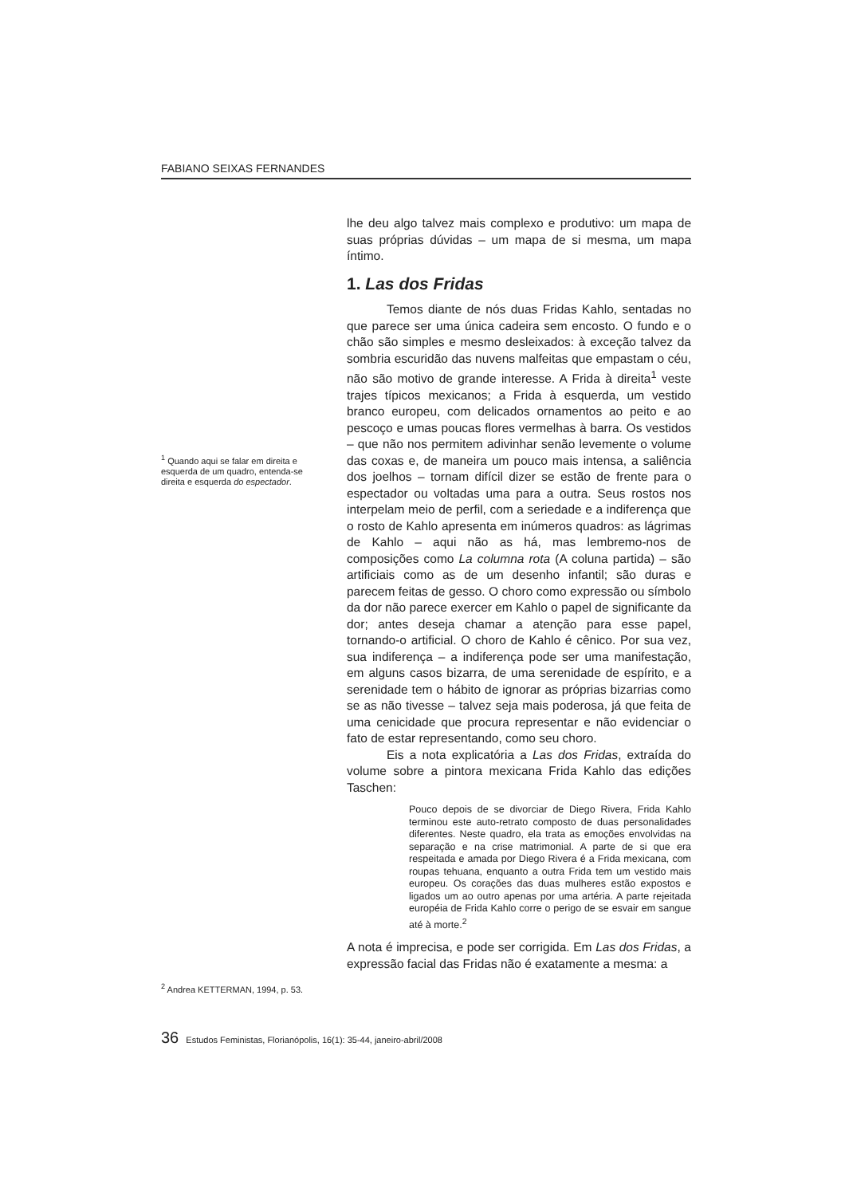FABIANO SEIXAS FERNANDES
lhe deu algo talvez mais complexo e produtivo: um mapa de suas próprias dúvidas – um mapa de si mesma, um mapa íntimo.
1. Las dos Fridas
<sup>1</sup> Quando aqui se falar em direita e esquerda de um quadro, entenda-se direita e esquerda do espectador.
<sup>2</sup> Andrea KETTERMAN, 1994, p. 53.
Temos diante de nós duas Fridas Kahlo, sentadas no que parece ser uma única cadeira sem encosto. O fundo e o chão são simples e mesmo desleixados: à exceção talvez da sombria escuridão das nuvens malfeitas que empastam o céu, não são motivo de grande interesse. A Frida à direita<sup>1</sup> veste trajes típicos mexicanos; a Frida à esquerda, um vestido branco europeu, com delicados ornamentos ao peito e ao pescoço e umas poucas flores vermelhas à barra. Os vestidos – que não nos permitem adivinhar senão levemente o volume das coxas e, de maneira um pouco mais intensa, a saliência dos joelhos – tornam difícil dizer se estão de frente para o espectador ou voltadas uma para a outra. Seus rostos nos interpelam meio de perfil, com a seriedade e a indiferença que o rosto de Kahlo apresenta em inúmeros quadros: as lágrimas de Kahlo – aqui não as há, mas lembremo-nos de composições como La columna rota (A coluna partida) – são artificiais como as de um desenho infantil; são duras e parecem feitas de gesso. O choro como expressão ou símbolo da dor não parece exercer em Kahlo o papel de significante da dor; antes deseja chamar a atenção para esse papel, tornando-o artificial. O choro de Kahlo é cênico. Por sua vez, sua indiferença – a indiferença pode ser uma manifestação, em alguns casos bizarra, de uma serenidade de espírito, e a serenidade tem o hábito de ignorar as próprias bizarrias como se as não tivesse – talvez seja mais poderosa, já que feita de uma cenicidade que procura representar e não evidenciar o fato de estar representando, como seu choro.
Eis a nota explicatória a Las dos Fridas, extraída do volume sobre a pintora mexicana Frida Kahlo das edições Taschen:
Pouco depois de se divorciar de Diego Rivera, Frida Kahlo terminou este auto-retrato composto de duas personalidades diferentes. Neste quadro, ela trata as emoções envolvidas na separação e na crise matrimonial. A parte de si que era respeitada e amada por Diego Rivera é a Frida mexicana, com roupas tehuana, enquanto a outra Frida tem um vestido mais europeu. Os corações das duas mulheres estão expostos e ligados um ao outro apenas por uma artéria. A parte rejeitada européia de Frida Kahlo corre o perigo de se esvair em sangue até à morte.<sup>2</sup>
A nota é imprecisa, e pode ser corrigida. Em Las dos Fridas, a expressão facial das Fridas não é exatamente a mesma: a
36 Estudos Feministas, Florianópolis, 16(1): 35-44, janeiro-abril/2008